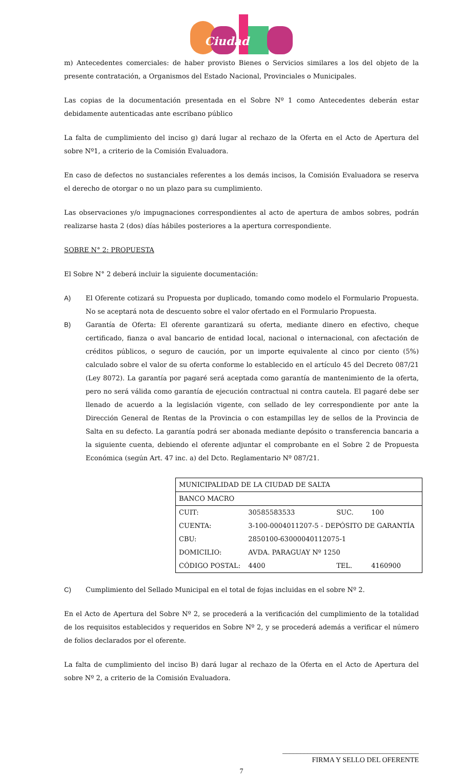Ciudad
m) Antecedentes comerciales: de haber provisto Bienes o Servicios similares a los del objeto de la presente contratación, a Organismos del Estado Nacional, Provinciales o Municipales.
Las copias de la documentación presentada en el Sobre Nº 1 como Antecedentes deberán estar debidamente autenticadas ante escribano público
La falta de cumplimiento del inciso g) dará lugar al rechazo de la Oferta en el Acto de Apertura del sobre Nº1, a criterio de la Comisión Evaluadora.
En caso de defectos no sustanciales referentes a los demás incisos, la Comisión Evaluadora se reserva el derecho de otorgar o no un plazo para su cumplimiento.
Las observaciones y/o impugnaciones correspondientes al acto de apertura de ambos sobres, podrán realizarse hasta 2 (dos) días hábiles posteriores a la apertura correspondiente.
SOBRE N° 2: PROPUESTA
El Sobre N° 2 deberá incluir la siguiente documentación:
A) El Oferente cotizará su Propuesta por duplicado, tomando como modelo el Formulario Propuesta. No se aceptará nota de descuento sobre el valor ofertado en el Formulario Propuesta.
B) Garantía de Oferta: El oferente garantizará su oferta, mediante dinero en efectivo, cheque certificado, fianza o aval bancario de entidad local, nacional o internacional, con afectación de créditos públicos, o seguro de caución, por un importe equivalente al cinco por ciento (5%) calculado sobre el valor de su oferta conforme lo establecido en el artículo 45 del Decreto 087/21 (Ley 8072). La garantía por pagaré será aceptada como garantía de mantenimiento de la oferta, pero no será válida como garantía de ejecución contractual ni contra cautela. El pagaré debe ser llenado de acuerdo a la legislación vigente, con sellado de ley correspondiente por ante la Dirección General de Rentas de la Provincia o con estampillas ley de sellos de la Provincia de Salta en su defecto. La garantía podrá ser abonada mediante depósito o transferencia bancaria a la siguiente cuenta, debiendo el oferente adjuntar el comprobante en el Sobre 2 de Propuesta Económica (según Art. 47 inc. a) del Dcto. Reglamentario Nº 087/21.
| MUNICIPALIDAD DE LA CIUDAD DE SALTA | | | | |
| BANCO MACRO | | | | |
| CUIT: | 30585583533 | | SUC. | 100 |
| CUENTA: | 3-100-0004011207-5 - DEPÓSITO DE GARANTÍA | | | |
| CBU: | 2850100-63000040112075-1 | | | |
| DOMICILIO: | AVDA. PARAGUAY Nº 1250 | | | |
| CÓDIGO POSTAL: | 4400 | | TEL. | 4160900 |
C) Cumplimiento del Sellado Municipal en el total de fojas incluidas en el sobre Nº 2.
En el Acto de Apertura del Sobre Nº 2, se procederá a la verificación del cumplimiento de la totalidad de los requisitos establecidos y requeridos en Sobre Nº 2, y se procederá además a verificar el número de folios declarados por el oferente.
La falta de cumplimiento del inciso B) dará lugar al rechazo de la Oferta en el Acto de Apertura del sobre Nº 2, a criterio de la Comisión Evaluadora.
______________________________________
FIRMA Y SELLO DEL OFERENTE
7